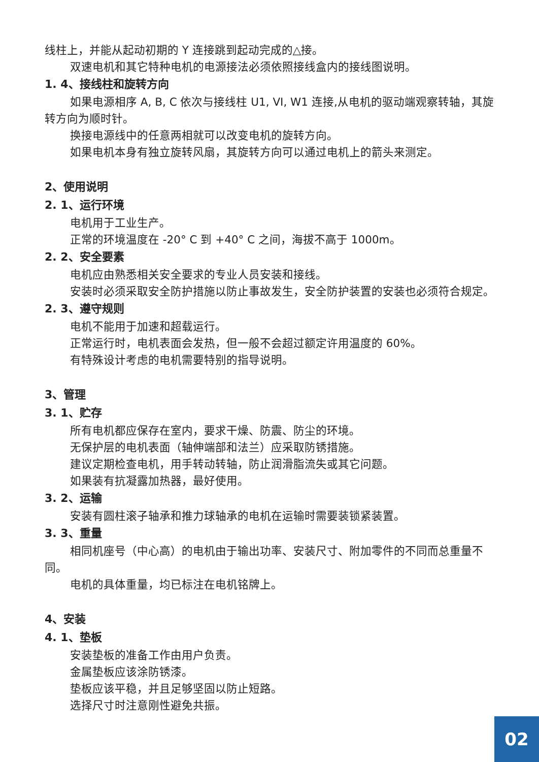线柱上，并能从起动初期的 Y 连接跳到起动完成的△接。
双速电机和其它特种电机的电源接法必须依照接线盒内的接线图说明。
1. 4、接线柱和旋转方向
如果电源相序 A, B, C 依次与接线柱 U1, VI, W1 连接,从电机的驱动端观察转轴，其旋转方向为顺时针。
换接电源线中的任意两相就可以改变电机的旋转方向。
如果电机本身有独立旋转风扇，其旋转方向可以通过电机上的箭头来测定。
2、使用说明
2. 1、运行环境
电机用于工业生产。
正常的环境温度在 -20° C 到 +40° C 之间，海拔不高于 1000m。
2. 2、安全要素
电机应由熟悉相关安全要求的专业人员安装和接线。
安装时必须采取安全防护措施以防止事故发生，安全防护装置的安装也必须符合规定。
2. 3、遵守规则
电机不能用于加速和超载运行。
正常运行时，电机表面会发热，但一般不会超过额定许用温度的 60%。
有特殊设计考虑的电机需要特别的指导说明。
3、管理
3. 1、贮存
所有电机都应保存在室内，要求干燥、防震、防尘的环境。
无保护层的电机表面（轴伸端部和法兰）应采取防锈措施。
建议定期检查电机，用手转动转轴，防止润滑脂流失或其它问题。
如果装有抗凝露加热器，最好使用。
3. 2、运输
安装有圆柱滚子轴承和推力球轴承的电机在运输时需要装锁紧装置。
3. 3、重量
相同机座号（中心高）的电机由于输出功率、安装尺寸、附加零件的不同而总重量不同。
电机的具体重量，均已标注在电机铭牌上。
4、安装
4. 1、垫板
安装垫板的准备工作由用户负责。
金属垫板应该涂防锈漆。
垫板应该平稳，并且足够坚固以防止短路。
选择尺寸时注意刚性避免共振。
02